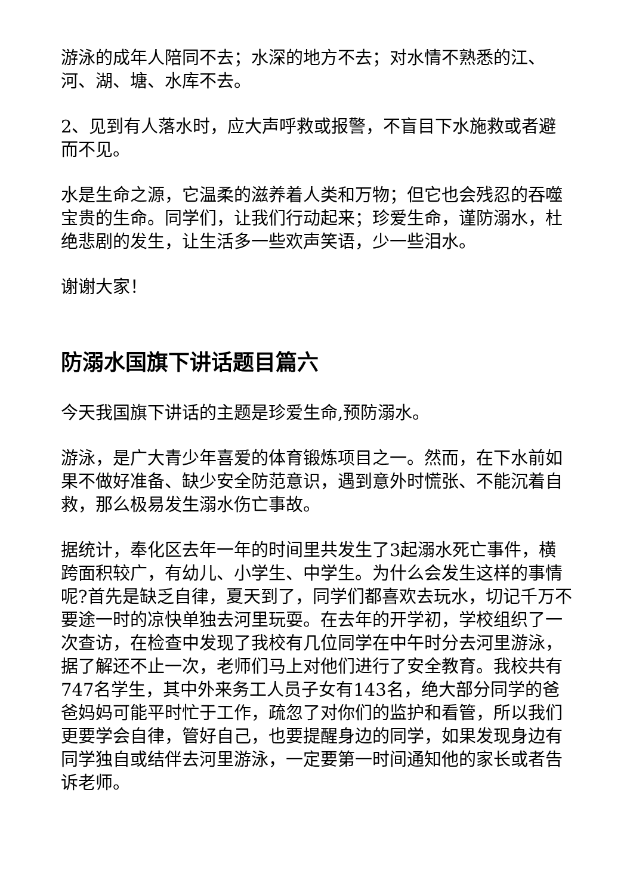游泳的成年人陪同不去；水深的地方不去；对水情不熟悉的江、河、湖、塘、水库不去。
2、见到有人落水时，应大声呼救或报警，不盲目下水施救或者避而不见。
水是生命之源，它温柔的滋养着人类和万物；但它也会残忍的吞噬宝贵的生命。同学们，让我们行动起来；珍爱生命，谨防溺水，杜绝悲剧的发生，让生活多一些欢声笑语，少一些泪水。
谢谢大家！
防溺水国旗下讲话题目篇六
今天我国旗下讲话的主题是珍爱生命,预防溺水。
游泳，是广大青少年喜爱的体育锻炼项目之一。然而，在下水前如果不做好准备、缺少安全防范意识，遇到意外时慌张、不能沉着自救，那么极易发生溺水伤亡事故。
据统计，奉化区去年一年的时间里共发生了3起溺水死亡事件，横跨面积较广，有幼儿、小学生、中学生。为什么会发生这样的事情呢?首先是缺乏自律，夏天到了，同学们都喜欢去玩水，切记千万不要途一时的凉快单独去河里玩耍。在去年的开学初，学校组织了一次查访，在检查中发现了我校有几位同学在中午时分去河里游泳，据了解还不止一次，老师们马上对他们进行了安全教育。我校共有747名学生，其中外来务工人员子女有143名，绝大部分同学的爸爸妈妈可能平时忙于工作，疏忽了对你们的监护和看管，所以我们更要学会自律，管好自己，也要提醒身边的同学，如果发现身边有同学独自或结伴去河里游泳，一定要第一时间通知他的家长或者告诉老师。